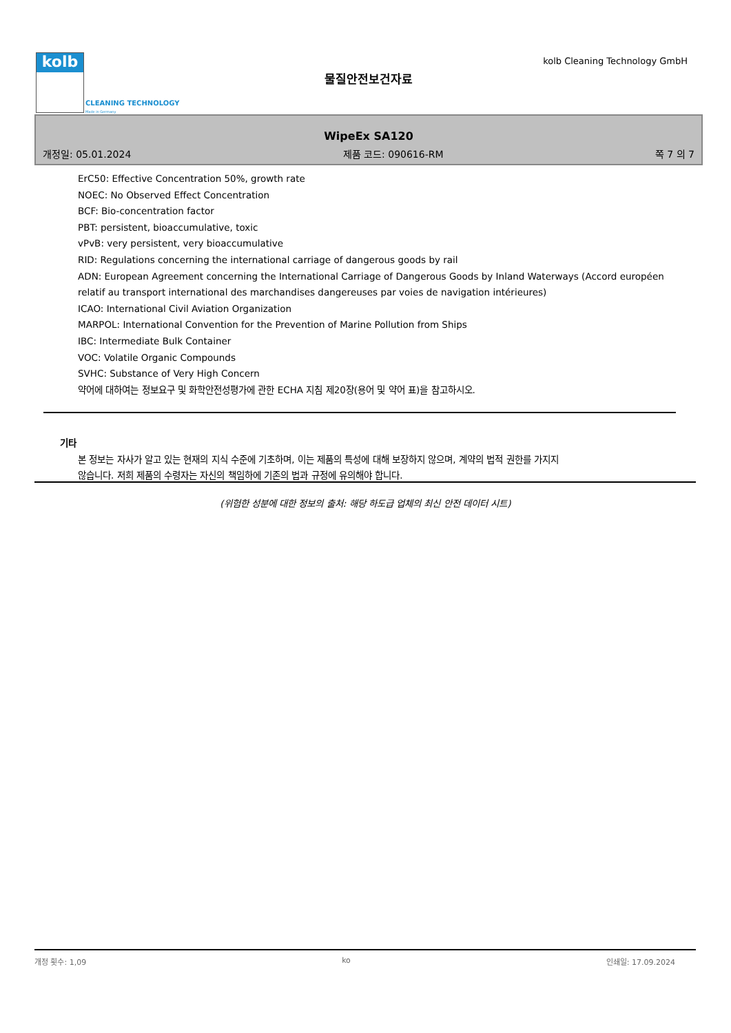kolb
CLEANING TECHNOLOGY
Made in Germany
kolb Cleaning Technology GmbH
물질안전보건자료
WipeEx SA120
개정일: 05.01.2024 제품 코드: 090616-RM 쪽 7 의 7
ErC50: Effective Concentration 50%, growth rate
NOEC: No Observed Effect Concentration
BCF: Bio-concentration factor
PBT: persistent, bioaccumulative, toxic
vPvB: very persistent, very bioaccumulative
RID: Regulations concerning the international carriage of dangerous goods by rail
ADN: European Agreement concerning the International Carriage of Dangerous Goods by Inland Waterways (Accord européen relatif au transport international des marchandises dangereuses par voies de navigation intérieures)
ICAO: International Civil Aviation Organization
MARPOL: International Convention for the Prevention of Marine Pollution from Ships
IBC: Intermediate Bulk Container
VOC: Volatile Organic Compounds
SVHC: Substance of Very High Concern
약어에 대하여는 정보요구 및 화학안전성평가에 관한 ECHA 지침 제20장(용어 및 약어 표)을 참고하시오.
기타
본 정보는 자사가 알고 있는 현재의 지식 수준에 기초하며, 이는 제품의 특성에 대해 보장하지 않으며, 계약의 법적 권한를 가지지 않습니다. 저희 제품의 수령자는 자신의 책임하에 기존의 법과 규정에 유의해야 합니다.
(위험한 성분에 대한 정보의 출처: 해당 하도급 업체의 최신 안전 데이터 시트)
개정 횟수: 1,09 ko 인쇄일: 17.09.2024